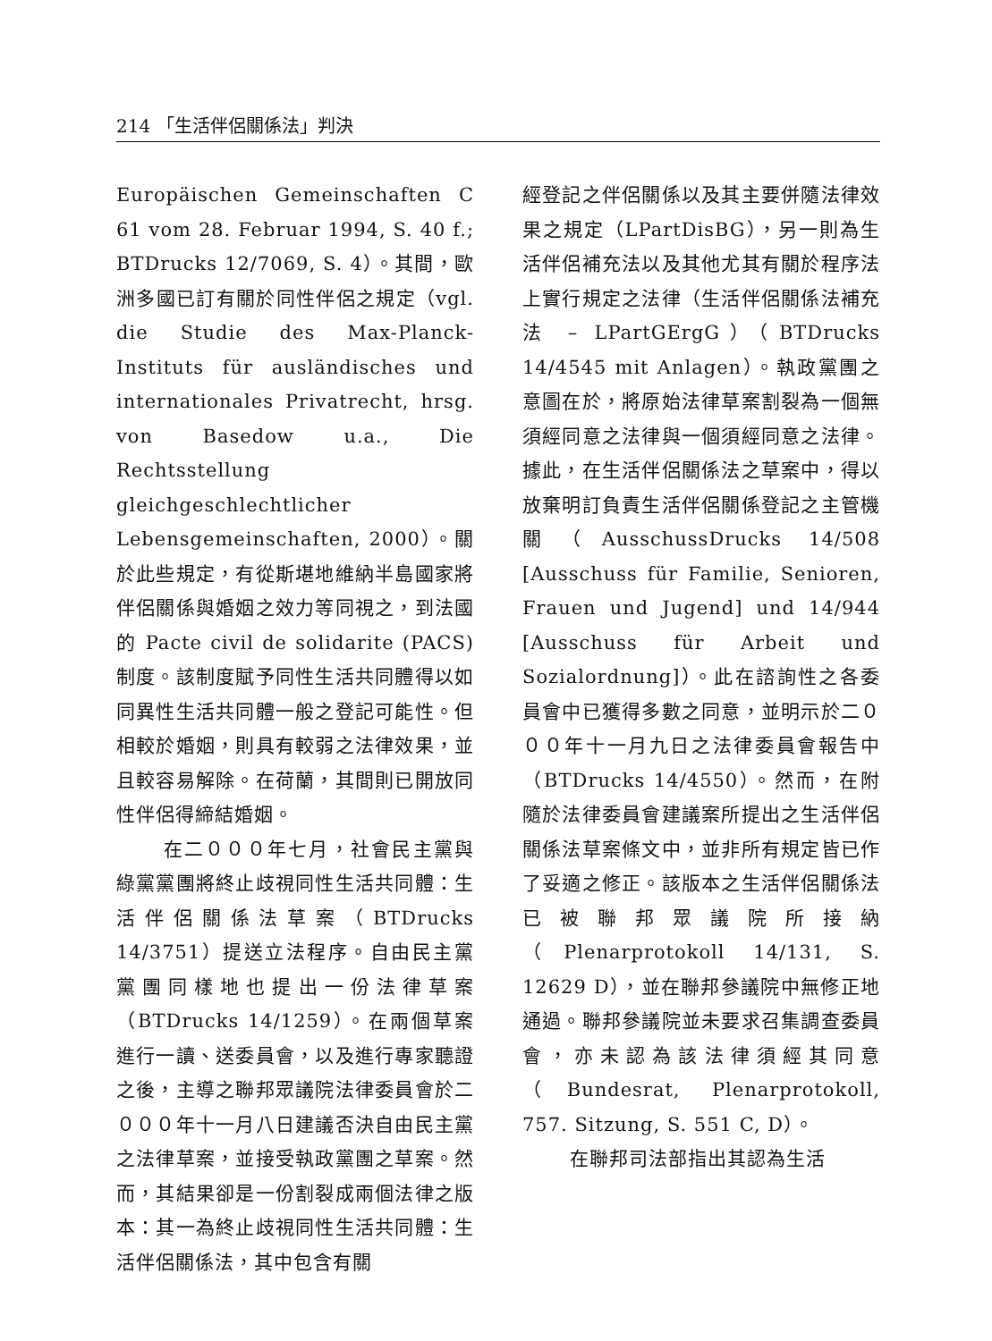214 「生活伴侶關係法」判決
Europäischen Gemeinschaften C 61 vom 28. Februar 1994, S. 40 f.; BTDrucks 12/7069, S. 4）。其間，歐洲多國已訂有關於同性伴侶之規定（vgl. die Studie des Max-Planck-Instituts für ausländisches und internationales Privatrecht, hrsg. von Basedow u.a., Die Rechtsstellung gleichgeschlechtlicher Lebensgemeinschaften, 2000）。關於此些規定，有從斯堪地維納半島國家將伴侶關係與婚姻之效力等同視之，到法國的 Pacte civil de solidarite (PACS)制度。該制度賦予同性生活共同體得以如同異性生活共同體一般之登記可能性。但相較於婚姻，則具有較弱之法律效果，並且較容易解除。在荷蘭，其間則已開放同性伴侶得締結婚姻。
在二０００年七月，社會民主黨與綠黨黨團將終止歧視同性生活共同體：生活伴侶關係法草案（BTDrucks 14/3751）提送立法程序。自由民主黨黨團同樣地也提出一份法律草案（BTDrucks 14/1259）。在兩個草案進行一讀、送委員會，以及進行專家聽證之後，主導之聯邦眾議院法律委員會於二０００年十一月八日建議否決自由民主黨之法律草案，並接受執政黨團之草案。然而，其結果卻是一份割裂成兩個法律之版本：其一為終止歧視同性生活共同體：生活伴侶關係法，其中包含有關
經登記之伴侶關係以及其主要併隨法律效果之規定（LPartDisBG），另一則為生活伴侶補充法以及其他尤其有關於程序法上實行規定之法律（生活伴侶關係法補充法 – LPartGErgG）（BTDrucks 14/4545 mit Anlagen）。執政黨團之意圖在於，將原始法律草案割裂為一個無須經同意之法律與一個須經同意之法律。據此，在生活伴侶關係法之草案中，得以放棄明訂負責生活伴侶關係登記之主管機關（AusschussDrucks 14/508 [Ausschuss für Familie, Senioren, Frauen und Jugend] und 14/944 [Ausschuss für Arbeit und Sozialordnung]）。此在諮詢性之各委員會中已獲得多數之同意，並明示於二０００年十一月九日之法律委員會報告中（BTDrucks 14/4550）。然而，在附隨於法律委員會建議案所提出之生活伴侶關係法草案條文中，並非所有規定皆已作了妥適之修正。該版本之生活伴侶關係法已被聯邦眾議院所接納（Plenarprotokoll 14/131, S. 12629 D），並在聯邦參議院中無修正地通過。聯邦參議院並未要求召集調查委員會，亦未認為該法律須經其同意（Bundesrat, Plenarprotokoll, 757. Sitzung, S. 551 C, D）。
在聯邦司法部指出其認為生活